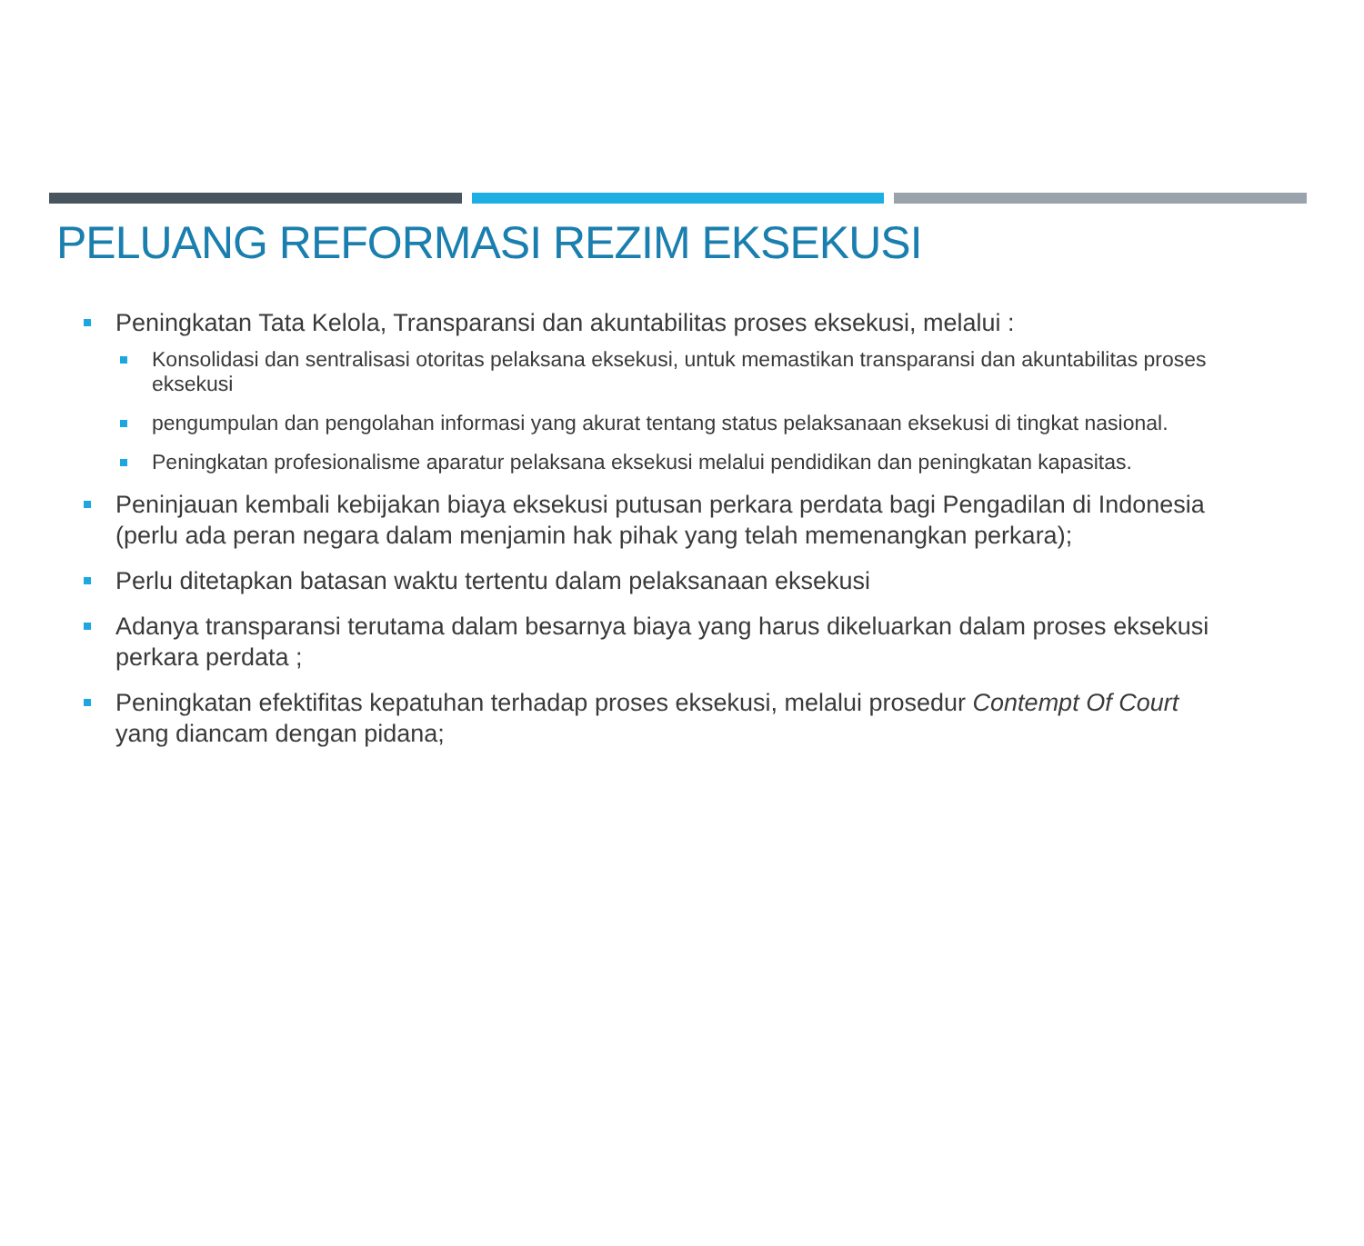PELUANG REFORMASI REZIM EKSEKUSI
Peningkatan Tata Kelola, Transparansi dan akuntabilitas proses eksekusi, melalui :
Konsolidasi dan sentralisasi otoritas pelaksana eksekusi, untuk memastikan transparansi dan akuntabilitas proses eksekusi
pengumpulan dan pengolahan informasi yang akurat tentang status pelaksanaan eksekusi di tingkat nasional.
Peningkatan profesionalisme aparatur pelaksana eksekusi melalui pendidikan dan peningkatan kapasitas.
Peninjauan kembali kebijakan biaya eksekusi putusan perkara perdata bagi Pengadilan di Indonesia (perlu ada peran negara dalam menjamin hak pihak yang telah memenangkan perkara);
Perlu ditetapkan batasan waktu tertentu dalam pelaksanaan eksekusi
Adanya transparansi terutama dalam besarnya biaya yang harus dikeluarkan dalam proses eksekusi perkara perdata ;
Peningkatan efektifitas kepatuhan terhadap proses eksekusi, melalui prosedur Contempt Of Court yang diancam dengan pidana;